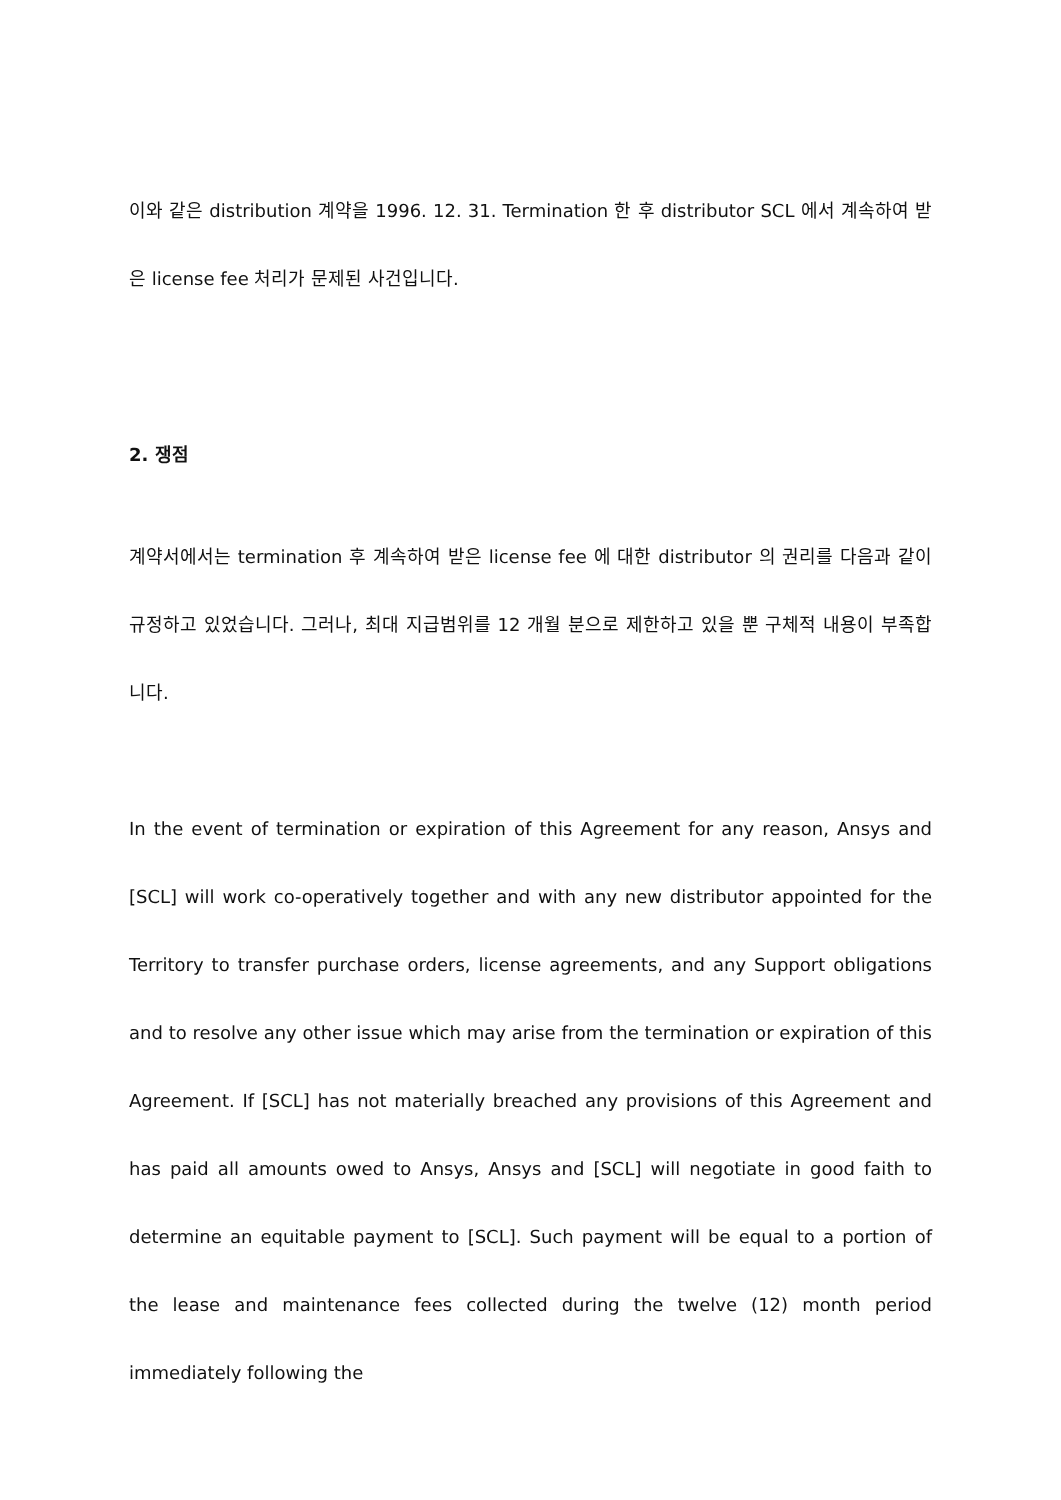이와 같은 distribution 계약을 1996. 12. 31. Termination 한 후 distributor SCL 에서 계속하여 받은 license fee 처리가 문제된 사건입니다.
2. 쟁점
계약서에서는 termination 후 계속하여 받은 license fee 에 대한 distributor 의 권리를 다음과 같이 규정하고 있었습니다. 그러나, 최대 지급범위를 12 개월 분으로 제한하고 있을 뿐 구체적 내용이 부족합니다.
In the event of termination or expiration of this Agreement for any reason, Ansys and [SCL] will work co-operatively together and with any new distributor appointed for the Territory to transfer purchase orders, license agreements, and any Support obligations and to resolve any other issue which may arise from the termination or expiration of this Agreement. If [SCL] has not materially breached any provisions of this Agreement and has paid all amounts owed to Ansys, Ansys and [SCL] will negotiate in good faith to determine an equitable payment to [SCL]. Such payment will be equal to a portion of the lease and maintenance fees collected during the twelve (12) month period immediately following the